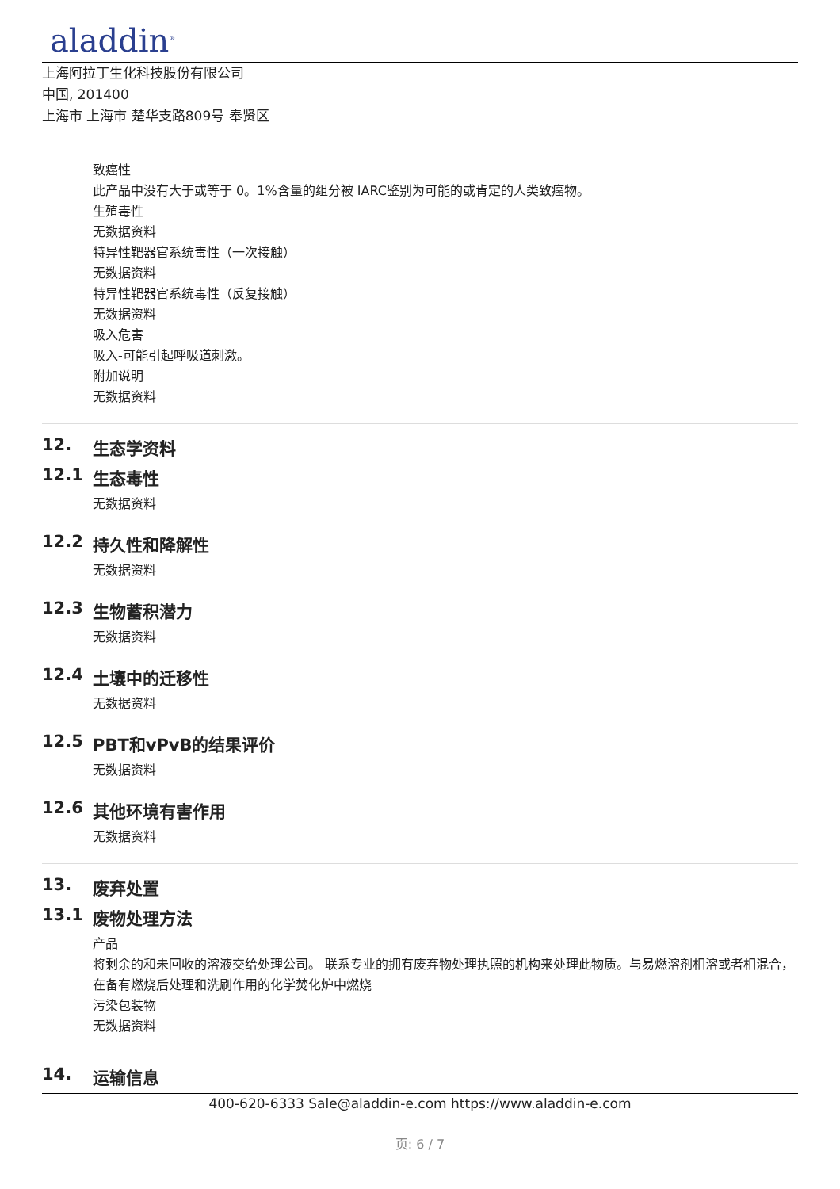aladdin<sup>®</sup>
上海阿拉丁生化科技股份有限公司
中国, 201400
上海市 上海市 楚华支路809号 奉贤区
致癌性
此产品中没有大于或等于 0。1%含量的组分被 IARC鉴别为可能的或肯定的人类致癌物。
生殖毒性
无数据资料
特异性靶器官系统毒性（一次接触）
无数据资料
特异性靶器官系统毒性（反复接触）
无数据资料
吸入危害
吸入-可能引起呼吸道刺激。
附加说明
无数据资料
12. 生态学资料
12.1 生态毒性
无数据资料
12.2 持久性和降解性
无数据资料
12.3 生物蓄积潜力
无数据资料
12.4 土壤中的迁移性
无数据资料
12.5 PBT和vPvB的结果评价
无数据资料
12.6 其他环境有害作用
无数据资料
13. 废弃处置
13.1 废物处理方法
产品
将剩余的和未回收的溶液交给处理公司。 联系专业的拥有废弃物处理执照的机构来处理此物质。与易燃溶剂相溶或者相混合，在备有燃烧后处理和洗刷作用的化学焚化炉中燃烧
污染包装物
无数据资料
14. 运输信息
400-620-6333 Sale@aladdin-e.com https://www.aladdin-e.com
页: 6 / 7